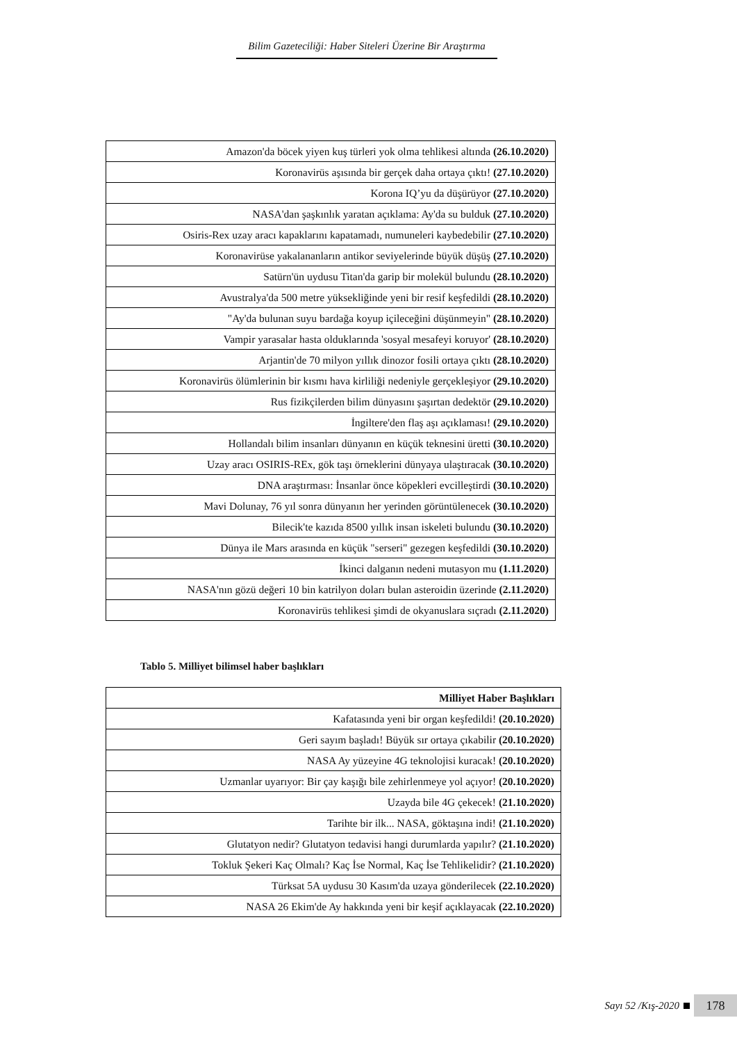Bilim Gazeteciliği: Haber Siteleri Üzerine Bir Araştırma
| Amazon'da böcek yiyen kuş türleri yok olma tehlikesi altında (26.10.2020) |
| Koronavirüs aşısında bir gerçek daha ortaya çıktı! (27.10.2020) |
| Korona IQ’yu da düşürüyor (27.10.2020) |
| NASA'dan şaşkınlık yaratan açıklama: Ay'da su bulduk (27.10.2020) |
| Osiris-Rex uzay aracı kapaklarını kapatamadı, numuneleri kaybedebilir (27.10.2020) |
| Koronavirüse yakalananların antikor seviyelerinde büyük düşüş (27.10.2020) |
| Satürn'ün uydusu Titan'da garip bir molekül bulundu (28.10.2020) |
| Avustralya'da 500 metre yüksekliğinde yeni bir resif keşfedildi (28.10.2020) |
| "Ay'da bulunan suyu bardağa koyup içileceğini düşünmeyin" (28.10.2020) |
| Vampir yarasalar hasta olduklarında 'sosyal mesafeyi koruyor' (28.10.2020) |
| Arjantin'de 70 milyon yıllık dinozor fosili ortaya çıktı (28.10.2020) |
| Koronavirüs ölümlerinin bir kısmı hava kirliliği nedeniyle gerçekleşiyor (29.10.2020) |
| Rus fizikçilerden bilim dünyasını şaşırtan dedektör (29.10.2020) |
| İngiltere'den flaş aşı açıklaması! (29.10.2020) |
| Hollandalı bilim insanları dünyanın en küçük teknesini üretti (30.10.2020) |
| Uzay aracı OSIRIS-REx, gök taşı örneklerini dünyaya ulaştıracak (30.10.2020) |
| DNA araştırması: İnsanlar önce köpekleri evcilleştirdi (30.10.2020) |
| Mavi Dolunay, 76 yıl sonra dünyanın her yerinden görüntülenecek (30.10.2020) |
| Bilecik'te kazıda 8500 yıllık insan iskeleti bulundu (30.10.2020) |
| Dünya ile Mars arasında en küçük "serseri" gezegen keşfedildi (30.10.2020) |
| İkinci dalganın nedeni mutasyon mu (1.11.2020) |
| NASA'nın gözü değeri 10 bin katrilyon doları bulan asteroidin üzerinde (2.11.2020) |
| Koronavirüs tehlikesi şimdi de okyanuslara sıçradı (2.11.2020) |
Tablo 5. Milliyet bilimsel haber başlıkları
| Milliyet Haber Başlıkları |
| --- |
| Kafatasında yeni bir organ keşfedildi! (20.10.2020) |
| Geri sayım başladı! Büyük sır ortaya çıkabilir (20.10.2020) |
| NASA Ay yüzeyine 4G teknolojisi kuracak! (20.10.2020) |
| Uzmanlar uyarıyor: Bir çay kaşığı bile zehirlenmeye yol açıyor! (20.10.2020) |
| Uzayda bile 4G çekecek! (21.10.2020) |
| Tarihte bir ilk... NASA, göktaşına indi! (21.10.2020) |
| Glutatyon nedir? Glutatyon tedavisi hangi durumlarda yapılır? (21.10.2020) |
| Tokluk Şekeri Kaç Olmalı? Kaç İse Normal, Kaç İse Tehlikelidir? (21.10.2020) |
| Türksat 5A uydusu 30 Kasım'da uzaya gönderilecek (22.10.2020) |
| NASA 26 Ekim'de Ay hakkında yeni bir keşif açıklayacak (22.10.2020) |
Sayı 52 /Kış-2020 178